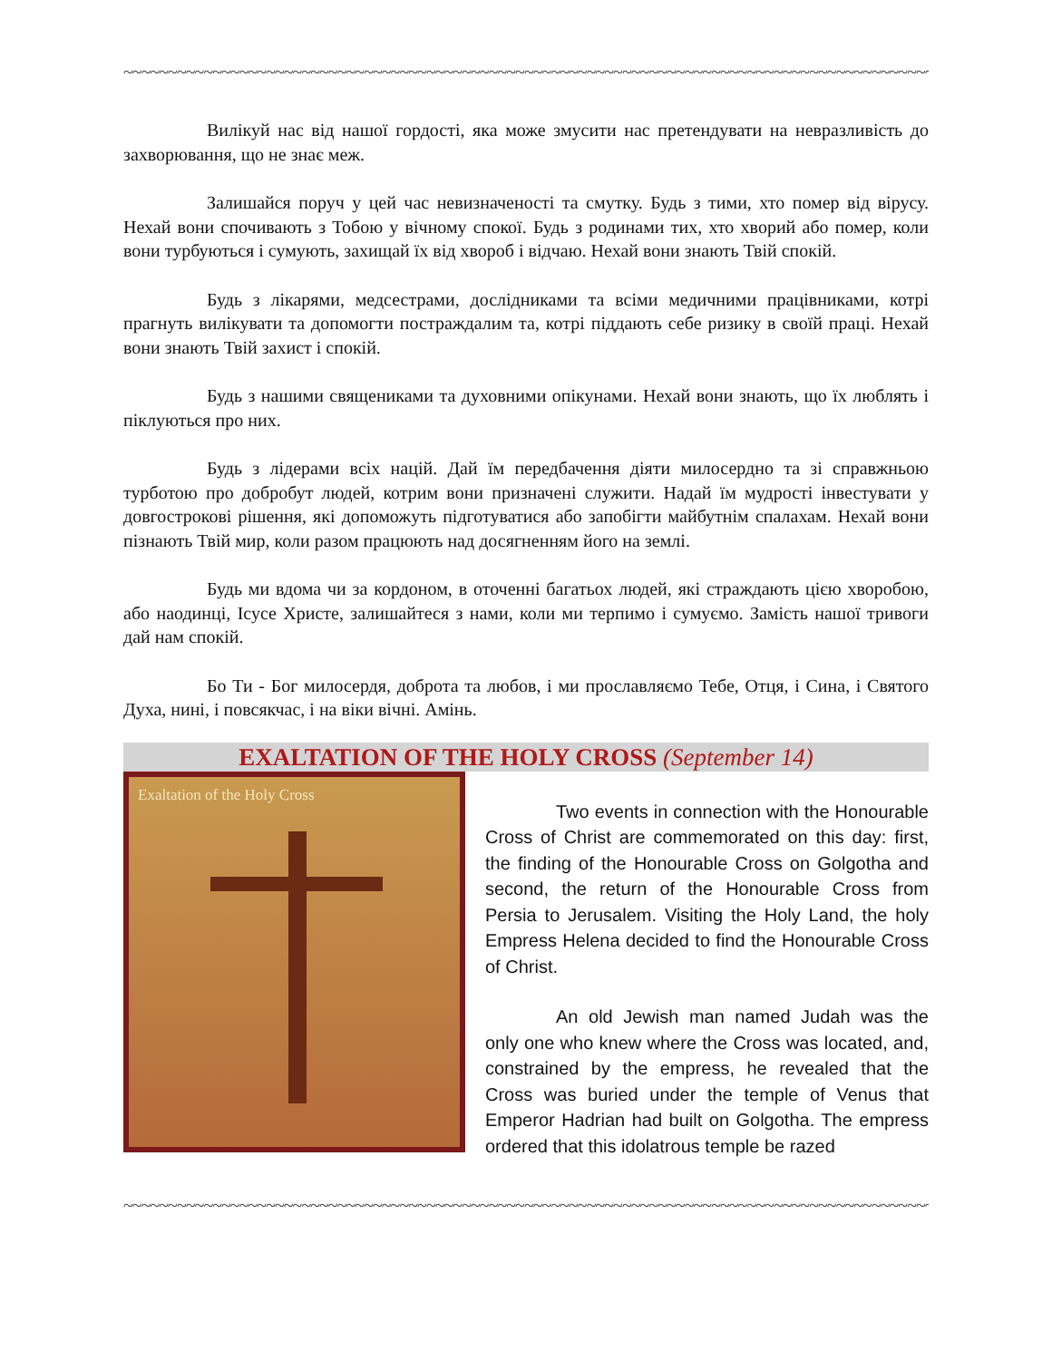~~~~~~~~~~~~~~~~~~~~~~~~~~~~~~~~~~~~~~~~~~~~~~~~~~~~~~~~~~~~~~~~~~~~~~~~~~~~~~~~~~~~~~~~~~~~~~~~~~~~~~~~~~~~~~~~~~~~~~~~~~~~~~~~~~~~~~~~~~~~~~~~~~~~~~~~~~~
Вилікуй нас від нашої гордості, яка може змусити нас претендувати на невразливість до захворювання, що не знає меж.
Залишайся поруч у цей час невизначеності та смутку. Будь з тими, хто помер від вірусу. Нехай вони спочивають з Тобою у вічному спокої. Будь з родинами тих, хто хворий або помер, коли вони турбуються і сумують, захищай їх від хвороб і відчаю. Нехай вони знають Твій спокій.
Будь з лікарями, медсестрами, дослідниками та всіми медичними працівниками, котрі прагнуть вилікувати та допомогти постраждалим та, котрі піддають себе ризику в своїй праці. Нехай вони знають Твій захист і спокій.
Будь з нашими священиками та духовними опікунами. Нехай вони знають, що їх люблять і піклуються про них.
Будь з лідерами всіх націй. Дай їм передбачення діяти милосердно та зі справжньою турботою про добробут людей, котрим вони призначені служити. Надай їм мудрості інвестувати у довгострокові рішення, які допоможуть підготуватися або запобігти майбутнім спалахам. Нехай вони пізнають Твій мир, коли разом працюють над досягненням його на землі.
Будь ми вдома чи за кордоном, в оточенні багатьох людей, які страждають цією хворобою, або наодинці, Ісусе Христе, залишайтеся з нами, коли ми терпимо і сумуємо. Замість нашої тривоги дай нам спокій.
Бо Ти - Бог милосердя, доброта та любов, і ми прославляємо Тебе, Отця, і Сина, і Святого Духа, нині, і повсякчас, і на віки вічні. Амінь.
EXALTATION OF THE HOLY CROSS (September 14)
Exaltation of the Holy Cross
Two events in connection with the Honourable Cross of Christ are commemorated on this day: first, the finding of the Honourable Cross on Golgotha and second, the return of the Honourable Cross from Persia to Jerusalem. Visiting the Holy Land, the holy Empress Helena decided to find the Honourable Cross of Christ.
An old Jewish man named Judah was the only one who knew where the Cross was located, and, constrained by the empress, he revealed that the Cross was buried under the temple of Venus that Emperor Hadrian had built on Golgotha. The empress ordered that this idolatrous temple be razed
~~~~~~~~~~~~~~~~~~~~~~~~~~~~~~~~~~~~~~~~~~~~~~~~~~~~~~~~~~~~~~~~~~~~~~~~~~~~~~~~~~~~~~~~~~~~~~~~~~~~~~~~~~~~~~~~~~~~~~~~~~~~~~~~~~~~~~~~~~~~~~~~~~~~~~~~~~~